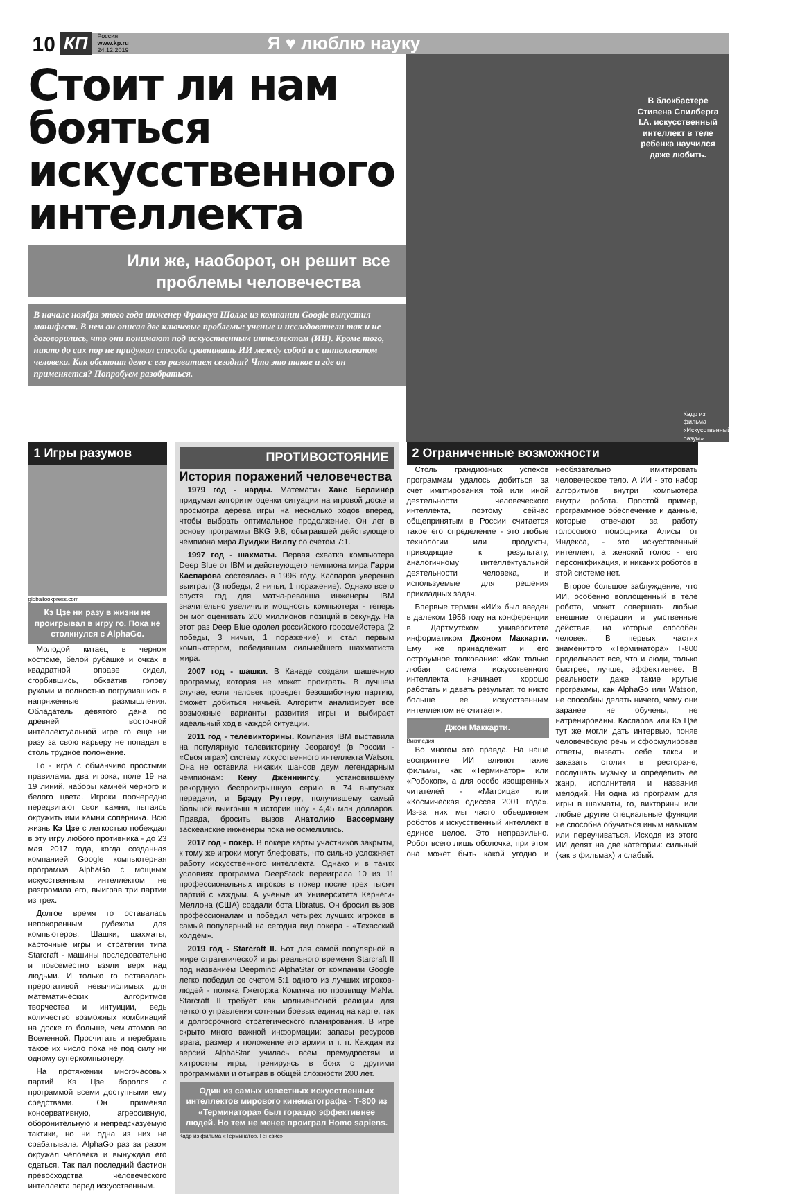10 КП Россия
www.kp.ru
24.12.2019 Я ♥ люблю науку
Стоит ли нам бояться искусственного интеллекта
Или же, наоборот, он решит все проблемы человечества
В начале ноября этого года инженер Франсуа Шолле из компании Google выпустил манифест. В нем он описал две ключевые проблемы: ученые и исследователи так и не договорились, что они понимают под искусственным интеллектом (ИИ). Кроме того, никто до сих пор не придумал способа сравнивать ИИ между собой и с интеллектом человека. Как обстоит дело с его развитием сегодня? Что это такое и где он применяется? Попробуем разобраться.
В блокбастере Стивена Спилберга I.A. искусственный интеллект в теле ребенка научился даже любить.
Кадр из фильма «Искусственный разум»
1 Игры разумов
globallookpress.com
Кэ Цзе ни разу в жизни не проигрывал в игру го. Пока не столкнулся с AlphaGo.
Молодой китаец в черном костюме, белой рубашке и очках в квадратной оправе сидел, сгорбившись, обхватив голову руками и полностью погрузившись в напряженные размышления. Обладатель девятого дана по древней восточной интеллектуальной игре го еще ни разу за свою карьеру не попадал в столь трудное положение.
Го - игра с обманчиво простыми правилами: два игрока, поле 19 на 19 линий, наборы камней черного и белого цвета. Игроки поочередно передвигают свои камни, пытаясь окружить ими камни соперника. Всю жизнь Кэ Цзе с легкостью побеждал в эту игру любого противника - до 23 мая 2017 года, когда созданная компанией Google компьютерная программа AlphaGo с мощным искусственным интеллектом не разгромила его, выиграв три партии из трех.
Долгое время го оставалась непокоренным рубежом для компьютеров. Шашки, шахматы, карточные игры и стратегии типа Starcraft - машины последовательно и повсеместно взяли верх над людьми. И только го оставалась прерогативой невычислимых для математических алгоритмов творчества и интуиции, ведь количество возможных комбинаций на доске го больше, чем атомов во Вселенной. Просчитать и перебрать такое их число пока не под силу ни одному суперкомпьютеру.
На протяжении многочасовых партий Кэ Цзе боролся с программой всеми доступными ему средствами. Он применял консервативную, агрессивную, оборонительную и непредсказуемую тактики, но ни одна из них не срабатывала. AlphaGo раз за разом окружал человека и вынуждал его сдаться. Так пал последний бастион превосходства человеческого интеллекта перед искусственным.
ПРОТИВОСТОЯНИЕ
История поражений человечества
1979 год - нарды. Математик Ханс Берлинер придумал алгоритм оценки ситуации на игровой доске и просмотра дерева игры на несколько ходов вперед, чтобы выбрать оптимальное продолжение. Он лег в основу программы BKG 9.8, обыгравшей действующего чемпиона мира Луиджи Виллу со счетом 7:1.
1997 год - шахматы. Первая схватка компьютера Deep Blue от IBM и действующего чемпиона мира Гарри Каспарова состоялась в 1996 году. Каспаров уверенно выиграл (3 победы, 2 ничьи, 1 поражение). Однако всего спустя год для матча-реванша инженеры IBM значительно увеличили мощность компьютера - теперь он мог оценивать 200 миллионов позиций в секунду. На этот раз Deep Blue одолел российского гроссмейстера (2 победы, 3 ничьи, 1 поражение) и стал первым компьютером, победившим сильнейшего шахматиста мира.
2007 год - шашки. В Канаде создали шашечную программу, которая не может проиграть. В лучшем случае, если человек проведет безошибочную партию, сможет добиться ничьей. Алгоритм анализирует все возможные варианты развития игры и выбирает идеальный ход в каждой ситуации.
2011 год - телевикторины. Компания IBM выставила на популярную телевикторину Jeopardy! (в России - «Своя игра») систему искусственного интеллекта Watson. Она не оставила никаких шансов двум легендарным чемпионам: Кену Дженнингсу, установившему рекордную беспроигрышную серию в 74 выпусках передачи, и Брэду Руттеру, получившему самый большой выигрыш в истории шоу - 4,45 млн долларов. Правда, бросить вызов Анатолию Вассерману заокеанские инженеры пока не осмелились.
2017 год - покер. В покере карты участников закрыты, к тому же игроки могут блефовать, что сильно усложняет работу искусственного интеллекта. Однако и в таких условиях программа DeepStack переиграла 10 из 11 профессиональных игроков в покер после трех тысяч партий с каждым. А ученые из Университета Карнеги-Меллона (США) создали бота Libratus. Он бросил вызов профессионалам и победил четырех лучших игроков в самый популярный на сегодня вид покера - «Техасский холдем».
2019 год - Starcraft II. Бот для самой популярной в мире стратегической игры реального времени Starcraft II под названием Deepmind AlphaStar от компании Google легко победил со счетом 5:1 одного из лучших игроков-людей - поляка Гжегоржа Коминча по прозвищу MaNa. Starcraft II требует как молниеносной реакции для четкого управления сотнями боевых единиц на карте, так и долгосрочного стратегического планирования. В игре скрыто много важной информации: запасы ресурсов врага, размер и положение его армии и т. п. Каждая из версий AlphaStar училась всем премудростям и хитростям игры, тренируясь в боях с другими программами и отыграв в общей сложности 200 лет.
Один из самых известных искусственных интеллектов мирового кинематографа - Т-800 из «Терминатора» был гораздо эффективнее людей. Но тем не менее проиграл Homo sapiens.
Кадр из фильма «Терминатор. Генезис»
2 Ограниченные возможности
Столь грандиозных успехов программам удалось добиться за счет имитирования той или иной деятельности человеческого интеллекта, поэтому сейчас общепринятым в России считается такое его определение - это любые технологии или продукты, приводящие к результату, аналогичному интеллектуальной деятельности человека, и используемые для решения прикладных задач.
Впервые термин «ИИ» был введен в далеком 1956 году на конференции в Дартмутском университете информатиком Джоном Маккарти. Ему же принадлежит и его остроумное толкование: «Как только любая система искусственного интеллекта начинает хорошо работать и давать результат, то никто больше ее искусственным интеллектом не считает».
Джон Маккарти.
Википедия
Во многом это правда. На наше восприятие ИИ влияют такие фильмы, как «Терминатор» или «Робокоп», а для особо изощренных читателей - «Матрица» или «Космическая одиссея 2001 года». Из-за них мы часто объединяем роботов и искусственный интеллект в единое целое. Это неправильно. Робот всего лишь оболочка, при этом она может быть какой угодно и необязательно имитировать человеческое тело. А ИИ - это набор алгоритмов внутри компьютера внутри робота. Простой пример, программное обеспечение и данные, которые отвечают за работу голосового помощника Алисы от Яндекса, - это искусственный интеллект, а женский голос - его персонификация, и никаких роботов в этой системе нет.
Второе большое заблуждение, что ИИ, особенно воплощенный в теле робота, может совершать любые внешние операции и умственные действия, на которые способен человек. В первых частях знаменитого «Терминатора» Т-800 проделывает все, что и люди, только быстрее, лучше, эффективнее. В реальности даже такие крутые программы, как AlphaGo или Watson, не способны делать ничего, чему они заранее не обучены, не натренированы. Каспаров или Кэ Цзе тут же могли дать интервью, поняв человеческую речь и сформулировав ответы, вызвать себе такси и заказать столик в ресторане, послушать музыку и определить ее жанр, исполнителя и названия мелодий. Ни одна из программ для игры в шахматы, го, викторины или любые другие специальные функции не способна обучаться иным навыкам или переучиваться. Исходя из этого ИИ делят на две категории: сильный (как в фильмах) и слабый.